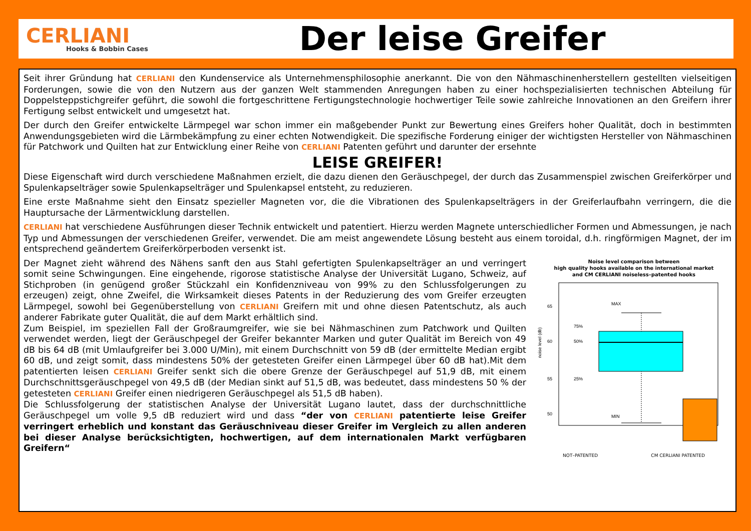CERLIANI
Hooks & Bobbin Cases
Der leise Greifer
Seit ihrer Gründung hat CERLIANI den Kundenservice als Unternehmensphilosophie anerkannt. Die von den Nähmaschinenherstellern gestellten vielseitigen Forderungen, sowie die von den Nutzern aus der ganzen Welt stammenden Anregungen haben zu einer hochspezialisierten technischen Abteilung für Doppelsteppstichgreifer geführt, die sowohl die fortgeschrittene Fertigungstechnologie hochwertiger Teile sowie zahlreiche Innovationen an den Greifern ihrer Fertigung selbst entwickelt und umgesetzt hat.
Der durch den Greifer entwickelte Lärmpegel war schon immer ein maßgebender Punkt zur Bewertung eines Greifers hoher Qualität, doch in bestimmten Anwendungsgebieten wird die Lärmbekämpfung zu einer echten Notwendigkeit. Die spezifische Forderung einiger der wichtigsten Hersteller von Nähmaschinen für Patchwork und Quilten hat zur Entwicklung einer Reihe von CERLIANI Patenten geführt und darunter der ersehnte
LEISE GREIFER!
Diese Eigenschaft wird durch verschiedene Maßnahmen erzielt, die dazu dienen den Geräuschpegel, der durch das Zusammenspiel zwischen Greiferkörper und Spulenkapselträger sowie Spulenkapselträger und Spulenkapsel entsteht, zu reduzieren.
Eine erste Maßnahme sieht den Einsatz spezieller Magneten vor, die die Vibrationen des Spulenkapselträgers in der Greiferlaufbahn verringern, die die Hauptursache der Lärmentwicklung darstellen.
CERLIANI hat verschiedene Ausführungen dieser Technik entwickelt und patentiert. Hierzu werden Magnete unterschiedlicher Formen und Abmessungen, je nach Typ und Abmessungen der verschiedenen Greifer, verwendet. Die am meist angewendete Lösung besteht aus einem toroidal, d.h. ringförmigen Magnet, der im entsprechend geändertem Greiferkörperboden versenkt ist.
Der Magnet zieht während des Nähens sanft den aus Stahl gefertigten Spulenkapselträger an und verringert somit seine Schwingungen. Eine eingehende, rigorose statistische Analyse der Universität Lugano, Schweiz, auf Stichproben (in genügend großer Stückzahl ein Konfidenzniveau von 99% zu den Schlussfolgerungen zu erzeugen) zeigt, ohne Zweifel, die Wirksamkeit dieses Patents in der Reduzierung des vom Greifer erzeugten Lärmpegel, sowohl bei Gegenüberstellung von CERLIANI Greifern mit und ohne diesen Patentschutz, als auch anderer Fabrikate guter Qualität, die auf dem Markt erhältlich sind.
Zum Beispiel, im speziellen Fall der Großraumgreifer, wie sie bei Nähmaschinen zum Patchwork und Quilten verwendet werden, liegt der Geräuschpegel der Greifer bekannter Marken und guter Qualität im Bereich von 49 dB bis 64 dB (mit Umlaufgreifer bei 3.000 U/Min), mit einem Durchschnitt von 59 dB (der ermittelte Median ergibt 60 dB, und zeigt somit, dass mindestens 50% der getesteten Greifer einen Lärmpegel über 60 dB hat).Mit dem patentierten leisen CERLIANI Greifer senkt sich die obere Grenze der Geräuschpegel auf 51,9 dB, mit einem Durchschnittsgeräuschpegel von 49,5 dB (der Median sinkt auf 51,5 dB, was bedeutet, dass mindestens 50 % der getesteten CERLIANI Greifer einen niedrigeren Geräuschpegel als 51,5 dB haben).
Die Schlussfolgerung der statistischen Analyse der Universität Lugano lautet, dass der durchschnittliche Geräuschpegel um volle 9,5 dB reduziert wird und dass “der von CERLIANI patentierte leise Greifer verringert erheblich und konstant das Geräuschniveau dieser Greifer im Vergleich zu allen anderen bei dieser Analyse berücksichtigten, hochwertigen, auf dem internationalen Markt verfügbaren Greifern“
Noise level comparison between
high quality hooks available on the international market
and CM CERLIANI noiseless–patented hooks
noise level (db)
65
60
55
50
MAX
75%
50%
25%
MIN
NOT–PATENTED CM CERLIANI PATENTED